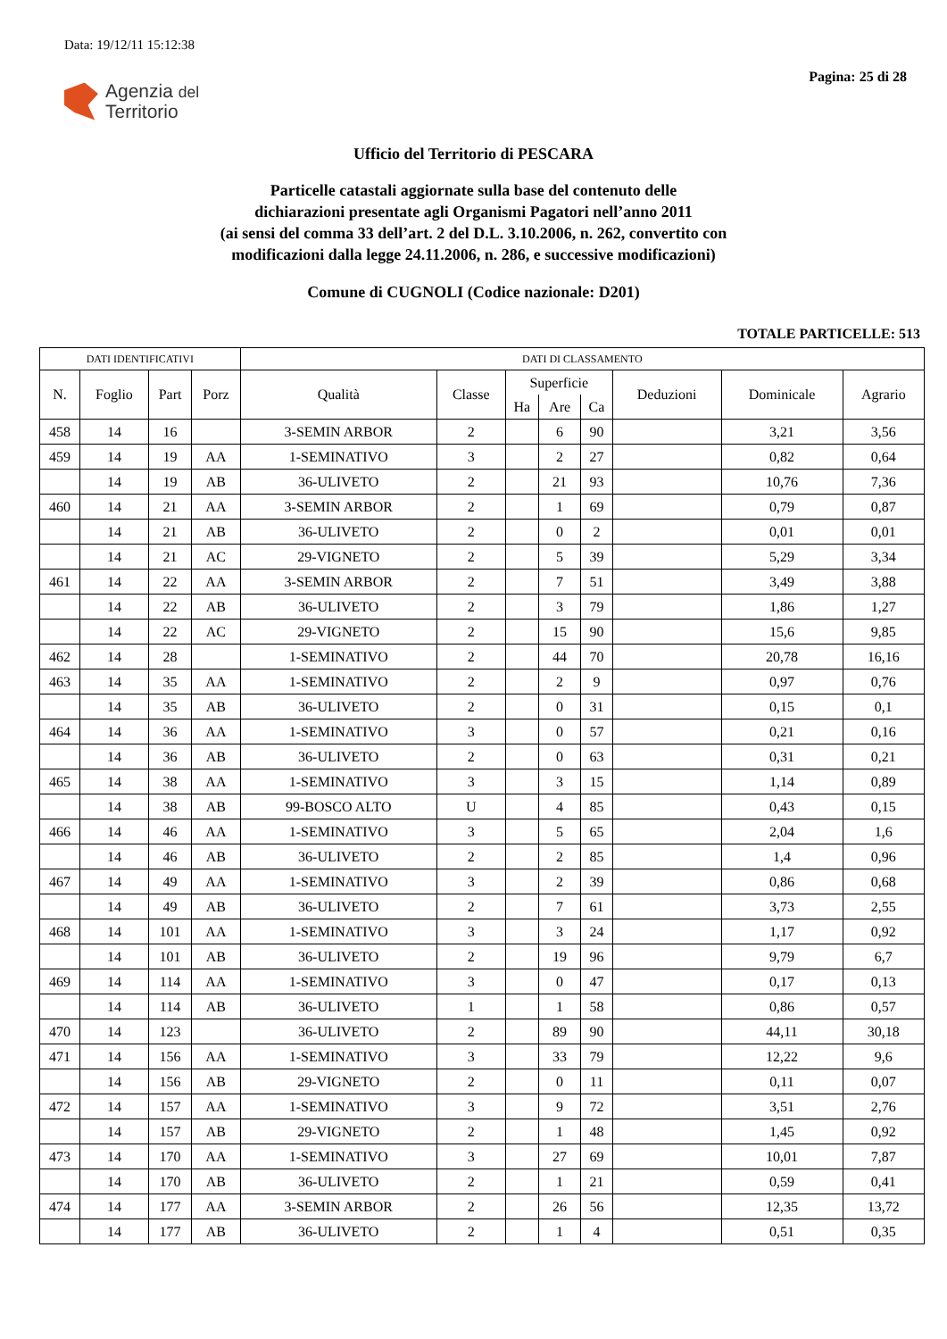Data: 19/12/11 15:12:38
Agenzia del
Territorio
Pagina: 25 di 28
Ufficio del Territorio di PESCARA
Particelle catastali aggiornate sulla base del contenuto delle
dichiarazioni presentate agli Organismi Pagatori nell’anno 2011
(ai sensi del comma 33 dell’art. 2 del D.L. 3.10.2006, n. 262, convertito con
modificazioni dalla legge 24.11.2006, n. 286, e successive modificazioni)
Comune di CUGNOLI (Codice nazionale: D201)
TOTALE PARTICELLE: 513
| DATI IDENTIFICATIVI | | | | DATI DI CLASSAMENTO | | | | | | | |
| --- | --- | --- | --- | --- | --- | --- | --- | --- | --- | --- | --- |
| N. | Foglio | Part | Porz | Qualità | Classe | Superficie | | | Deduzioni | Dominicale | Agrario |
| | | | | | | Ha | Are | Ca | | | |
| 458 | 14 | 16 | | 3-SEMIN ARBOR | 2 | | 6 | 90 | | 3,21 | 3,56 |
| 459 | 14 | 19 | AA | 1-SEMINATIVO | 3 | | 2 | 27 | | 0,82 | 0,64 |
| | 14 | 19 | AB | 36-ULIVETO | 2 | | 21 | 93 | | 10,76 | 7,36 |
| 460 | 14 | 21 | AA | 3-SEMIN ARBOR | 2 | | 1 | 69 | | 0,79 | 0,87 |
| | 14 | 21 | AB | 36-ULIVETO | 2 | | 0 | 2 | | 0,01 | 0,01 |
| | 14 | 21 | AC | 29-VIGNETO | 2 | | 5 | 39 | | 5,29 | 3,34 |
| 461 | 14 | 22 | AA | 3-SEMIN ARBOR | 2 | | 7 | 51 | | 3,49 | 3,88 |
| | 14 | 22 | AB | 36-ULIVETO | 2 | | 3 | 79 | | 1,86 | 1,27 |
| | 14 | 22 | AC | 29-VIGNETO | 2 | | 15 | 90 | | 15,6 | 9,85 |
| 462 | 14 | 28 | | 1-SEMINATIVO | 2 | | 44 | 70 | | 20,78 | 16,16 |
| 463 | 14 | 35 | AA | 1-SEMINATIVO | 2 | | 2 | 9 | | 0,97 | 0,76 |
| | 14 | 35 | AB | 36-ULIVETO | 2 | | 0 | 31 | | 0,15 | 0,1 |
| 464 | 14 | 36 | AA | 1-SEMINATIVO | 3 | | 0 | 57 | | 0,21 | 0,16 |
| | 14 | 36 | AB | 36-ULIVETO | 2 | | 0 | 63 | | 0,31 | 0,21 |
| 465 | 14 | 38 | AA | 1-SEMINATIVO | 3 | | 3 | 15 | | 1,14 | 0,89 |
| | 14 | 38 | AB | 99-BOSCO ALTO | U | | 4 | 85 | | 0,43 | 0,15 |
| 466 | 14 | 46 | AA | 1-SEMINATIVO | 3 | | 5 | 65 | | 2,04 | 1,6 |
| | 14 | 46 | AB | 36-ULIVETO | 2 | | 2 | 85 | | 1,4 | 0,96 |
| 467 | 14 | 49 | AA | 1-SEMINATIVO | 3 | | 2 | 39 | | 0,86 | 0,68 |
| | 14 | 49 | AB | 36-ULIVETO | 2 | | 7 | 61 | | 3,73 | 2,55 |
| 468 | 14 | 101 | AA | 1-SEMINATIVO | 3 | | 3 | 24 | | 1,17 | 0,92 |
| | 14 | 101 | AB | 36-ULIVETO | 2 | | 19 | 96 | | 9,79 | 6,7 |
| 469 | 14 | 114 | AA | 1-SEMINATIVO | 3 | | 0 | 47 | | 0,17 | 0,13 |
| | 14 | 114 | AB | 36-ULIVETO | 1 | | 1 | 58 | | 0,86 | 0,57 |
| 470 | 14 | 123 | | 36-ULIVETO | 2 | | 89 | 90 | | 44,11 | 30,18 |
| 471 | 14 | 156 | AA | 1-SEMINATIVO | 3 | | 33 | 79 | | 12,22 | 9,6 |
| | 14 | 156 | AB | 29-VIGNETO | 2 | | 0 | 11 | | 0,11 | 0,07 |
| 472 | 14 | 157 | AA | 1-SEMINATIVO | 3 | | 9 | 72 | | 3,51 | 2,76 |
| | 14 | 157 | AB | 29-VIGNETO | 2 | | 1 | 48 | | 1,45 | 0,92 |
| 473 | 14 | 170 | AA | 1-SEMINATIVO | 3 | | 27 | 69 | | 10,01 | 7,87 |
| | 14 | 170 | AB | 36-ULIVETO | 2 | | 1 | 21 | | 0,59 | 0,41 |
| 474 | 14 | 177 | AA | 3-SEMIN ARBOR | 2 | | 26 | 56 | | 12,35 | 13,72 |
| | 14 | 177 | AB | 36-ULIVETO | 2 | | 1 | 4 | | 0,51 | 0,35 |